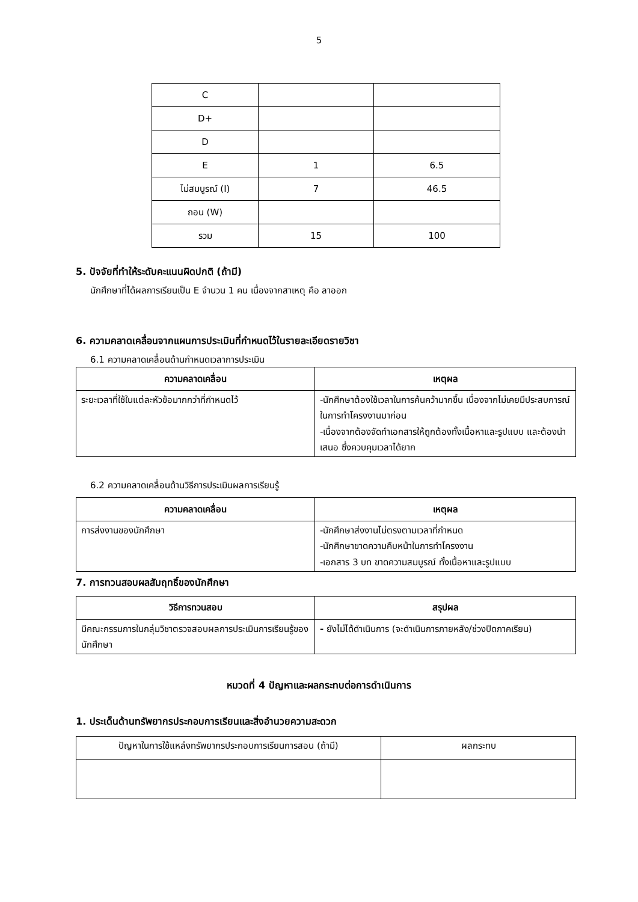5
| C | | |
| D+ | | |
| D | | |
| E | 1 | 6.5 |
| ไม่สมบูรณ์ (I) | 7 | 46.5 |
| ถอน (W) | | |
| รวม | 15 | 100 |
5. ปัจจัยที่ทำให้ระดับคะแนนผิดปกติ (ถ้ามี)
นักศึกษาที่ได้ผลการเรียนเป็น E จำนวน 1 คน เนื่องจากสาเหตุ คือ ลาออก
6. ความคลาดเคลื่อนจากแผนการประเมินที่กำหนดไว้ในรายละเอียดรายวิชา
6.1 ความคลาดเคลื่อนด้านกำหนดเวลาการประเมิน
| ความคลาดเคลื่อน | เหตุผล |
| --- | --- |
| ระยะเวลาที่ใช้ในแต่ละหัวข้อมากกว่าที่กำหนดไว้ | -นักศึกษาต้องใช้เวลาในการค้นคว้ามากขึ้น เนื่องจากไม่เคยมีประสบการณ์ในการทำโครงงานมาก่อน -เนื่องจากต้องจัดทำเอกสารให้ถูกต้องทั้งเนื้อหาและรูปแบบ และต้องนำเสนอ ซึ่งควบคุมเวลาได้ยาก |
6.2 ความคลาดเคลื่อนด้านวิธีการประเมินผลการเรียนรู้
| ความคลาดเคลื่อน | เหตุผล |
| --- | --- |
| การส่งงานของนักศึกษา | -นักศึกษาส่งงานไม่ตรงตามเวลาที่กำหนด -นักศึกษาขาดความคืบหน้าในการทำโครงงาน -เอกสาร 3 บท ขาดความสมบูรณ์ ทั้งเนื้อหาและรูปแบบ |
7. การทวนสอบผลสัมฤทธิ์ของนักศึกษา
| วิธีการทวนสอบ | สรุปผล |
| --- | --- |
| มีคณะกรรมการในกลุ่มวิชาตรวจสอบผลการประเมินการเรียนรู้ของนักศึกษา | - ยังไม่ได้ดำเนินการ (จะดำเนินการภายหลัง/ช่วงปิดภาคเรียน) |
หมวดที่ 4 ปัญหาและผลกระทบต่อการดำเนินการ
1. ประเด็นด้านทรัพยากรประกอบการเรียนและสิ่งอำนวยความสะดวก
| ปัญหาในการใช้แหล่งทรัพยากรประกอบการเรียนการสอน (ถ้ามี) | ผลกระทบ |